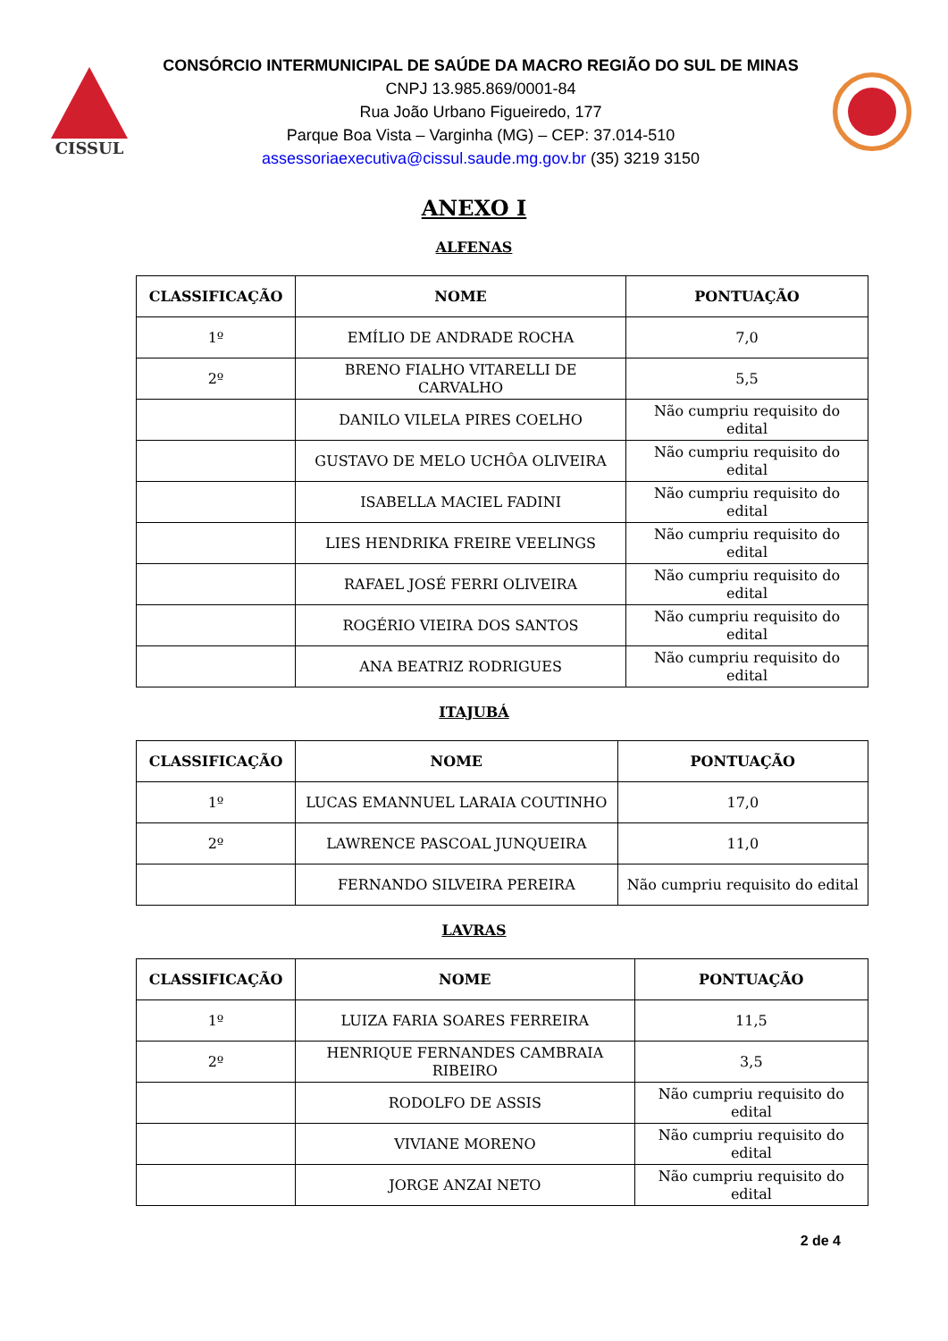CISSUL
CONSÓRCIO INTERMUNICIPAL DE SAÚDE DA MACRO REGIÃO DO SUL DE MINAS
CNPJ 13.985.869/0001-84
Rua João Urbano Figueiredo, 177
Parque Boa Vista – Varginha (MG) – CEP: 37.014-510
assessoriaexecutiva@cissul.saude.mg.gov.br (35) 3219 3150
ANEXO I
ALFENAS
| CLASSIFICAÇÃO | NOME | PONTUAÇÃO |
| --- | --- | --- |
| 1º | EMÍLIO DE ANDRADE ROCHA | 7,0 |
| 2º | BRENO FIALHO VITARELLI DE CARVALHO | 5,5 |
| | DANILO VILELA PIRES COELHO | Não cumpriu requisito do edital |
| | GUSTAVO DE MELO UCHÔA OLIVEIRA | Não cumpriu requisito do edital |
| | ISABELLA MACIEL FADINI | Não cumpriu requisito do edital |
| | LIES HENDRIKA FREIRE VEELINGS | Não cumpriu requisito do edital |
| | RAFAEL JOSÉ FERRI OLIVEIRA | Não cumpriu requisito do edital |
| | ROGÉRIO VIEIRA DOS SANTOS | Não cumpriu requisito do edital |
| | ANA BEATRIZ RODRIGUES | Não cumpriu requisito do edital |
ITAJUBÁ
| CLASSIFICAÇÃO | NOME | PONTUAÇÃO |
| --- | --- | --- |
| 1º | LUCAS EMANNUEL LARAIA COUTINHO | 17,0 |
| 2º | LAWRENCE PASCOAL JUNQUEIRA | 11,0 |
| | FERNANDO SILVEIRA PEREIRA | Não cumpriu requisito do edital |
LAVRAS
| CLASSIFICAÇÃO | NOME | PONTUAÇÃO |
| --- | --- | --- |
| 1º | LUIZA FARIA SOARES FERREIRA | 11,5 |
| 2º | HENRIQUE FERNANDES CAMBRAIA RIBEIRO | 3,5 |
| | RODOLFO DE ASSIS | Não cumpriu requisito do edital |
| | VIVIANE MORENO | Não cumpriu requisito do edital |
| | JORGE ANZAI NETO | Não cumpriu requisito do edital |
2 de 4